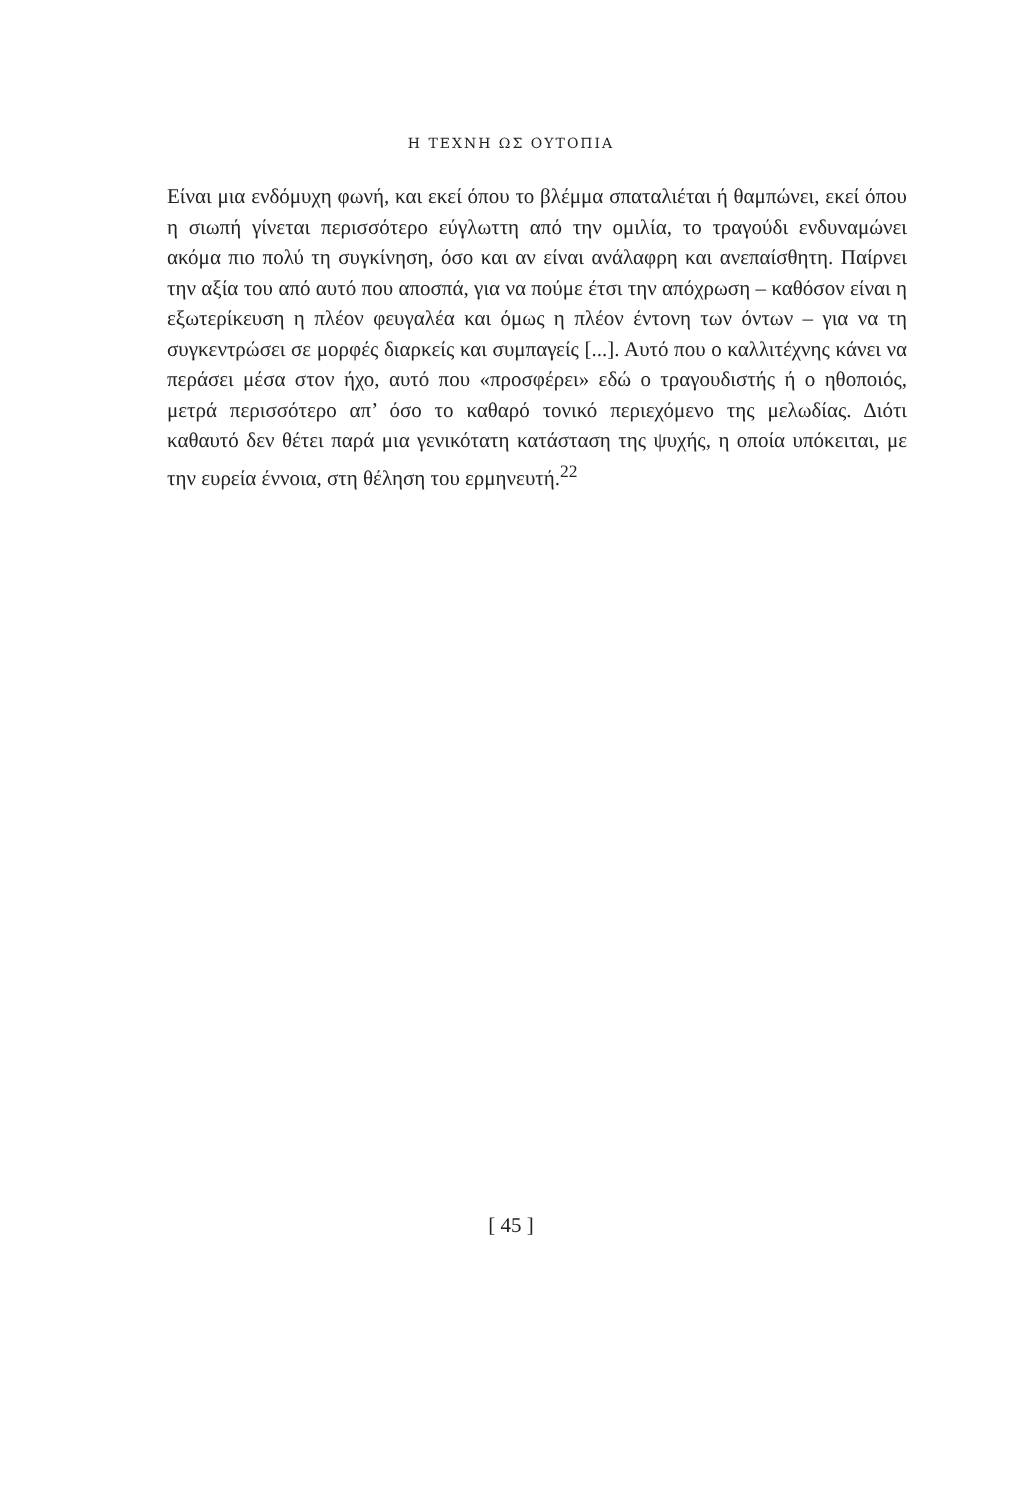Η ΤΕΧΝΗ ΩΣ ΟΥΤΟΠΙΑ
Είναι μια ενδόμυχη φωνή, και εκεί όπου το βλέμμα σπαταλιέται ή θαμπώνει, εκεί όπου η σιωπή γίνεται περισσότερο εύγλωττη από την ομιλία, το τραγούδι ενδυναμώνει ακόμα πιο πολύ τη συγκίνηση, όσο και αν είναι ανάλαφρη και ανεπαίσθητη. Παίρνει την αξία του από αυτό που αποσπά, για να πούμε έτσι την απόχρωση – καθόσον είναι η εξωτερίκευση η πλέον φευγαλέα και όμως η πλέον έντονη των όντων – για να τη συγκεντρώσει σε μορφές διαρκείς και συμπαγείς [...]. Αυτό που ο καλλιτέχνης κάνει να περάσει μέσα στον ήχο, αυτό που «προσφέρει» εδώ ο τραγουδιστής ή ο ηθοποιός, μετρά περισσότερο απ’ όσο το καθαρό τονικό περιεχόμενο της μελωδίας. Διότι καθαυτό δεν θέτει παρά μια γενικότατη κατάσταση της ψυχής, η οποία υπόκειται, με την ευρεία έννοια, στη θέληση του ερμηνευτή.<sup>22</sup>
[ 45 ]